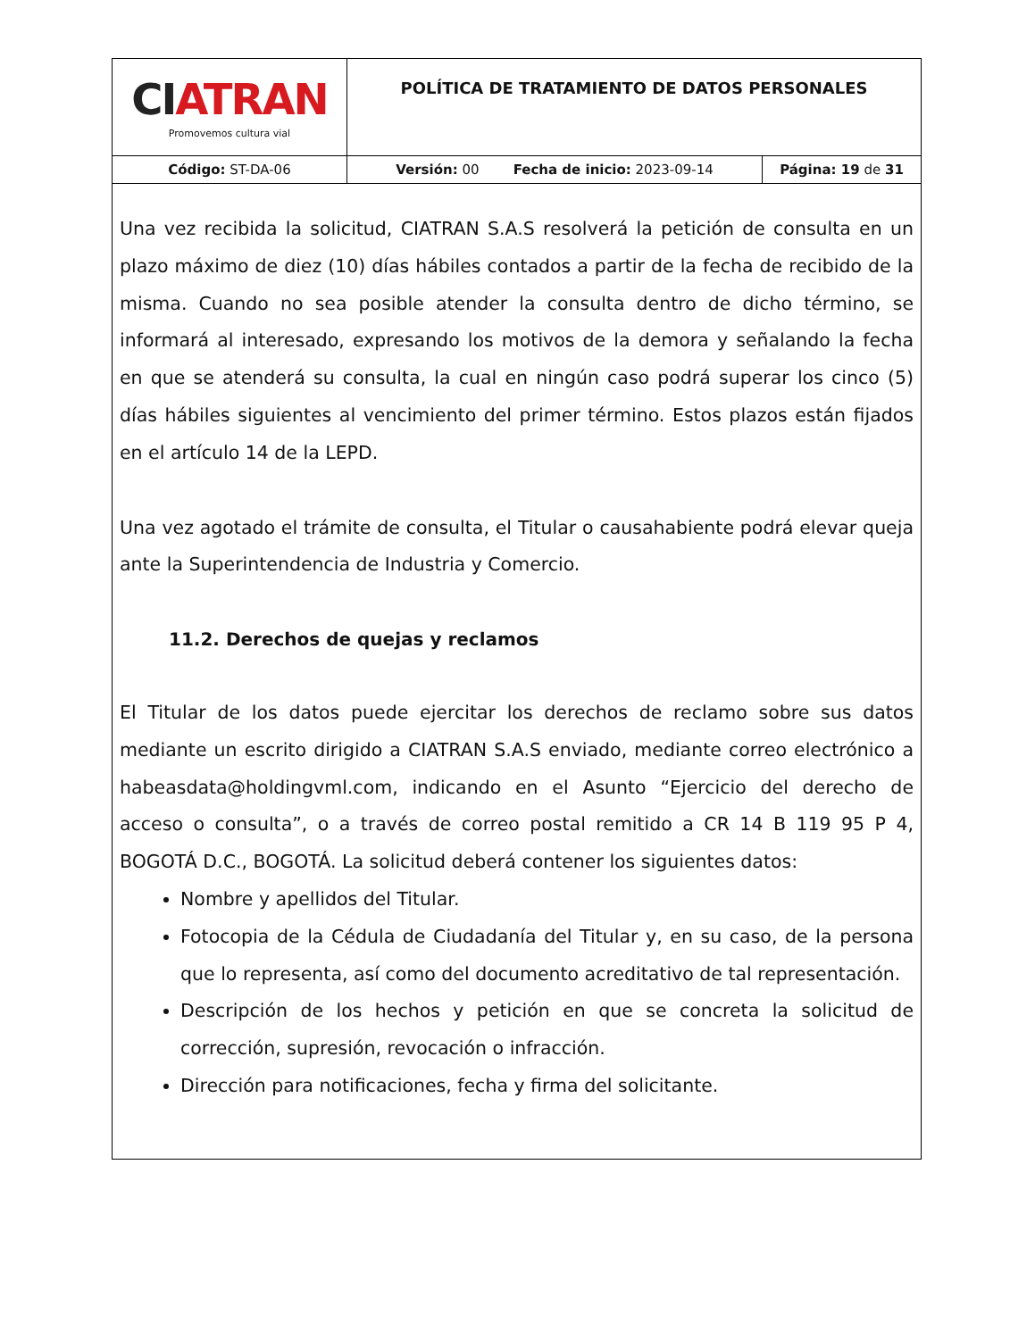| CI ATRAN Promovemos cultura vial | POLÍTICA DE TRATAMIENTO DE DATOS PERSONALES | |
| Código: ST-DA-06 | Versión: 00 Fecha de inicio: 2023-09-14 | Página: 19 de 31 |
Una vez recibida la solicitud, CIATRAN S.A.S resolverá la petición de consulta en un plazo máximo de diez (10) días hábiles contados a partir de la fecha de recibido de la misma. Cuando no sea posible atender la consulta dentro de dicho término, se informará al interesado, expresando los motivos de la demora y señalando la fecha en que se atenderá su consulta, la cual en ningún caso podrá superar los cinco (5) días hábiles siguientes al vencimiento del primer término. Estos plazos están fijados en el artículo 14 de la LEPD.
Una vez agotado el trámite de consulta, el Titular o causahabiente podrá elevar queja ante la Superintendencia de Industria y Comercio.
11.2. Derechos de quejas y reclamos
El Titular de los datos puede ejercitar los derechos de reclamo sobre sus datos mediante un escrito dirigido a CIATRAN S.A.S enviado, mediante correo electrónico a habeasdata@holdingvml.com, indicando en el Asunto “Ejercicio del derecho de acceso o consulta”, o a través de correo postal remitido a CR 14 B 119 95 P 4, BOGOTÁ D.C., BOGOTÁ. La solicitud deberá contener los siguientes datos:
Nombre y apellidos del Titular.
Fotocopia de la Cédula de Ciudadanía del Titular y, en su caso, de la persona que lo representa, así como del documento acreditativo de tal representación.
Descripción de los hechos y petición en que se concreta la solicitud de corrección, supresión, revocación o infracción.
Dirección para notificaciones, fecha y firma del solicitante.